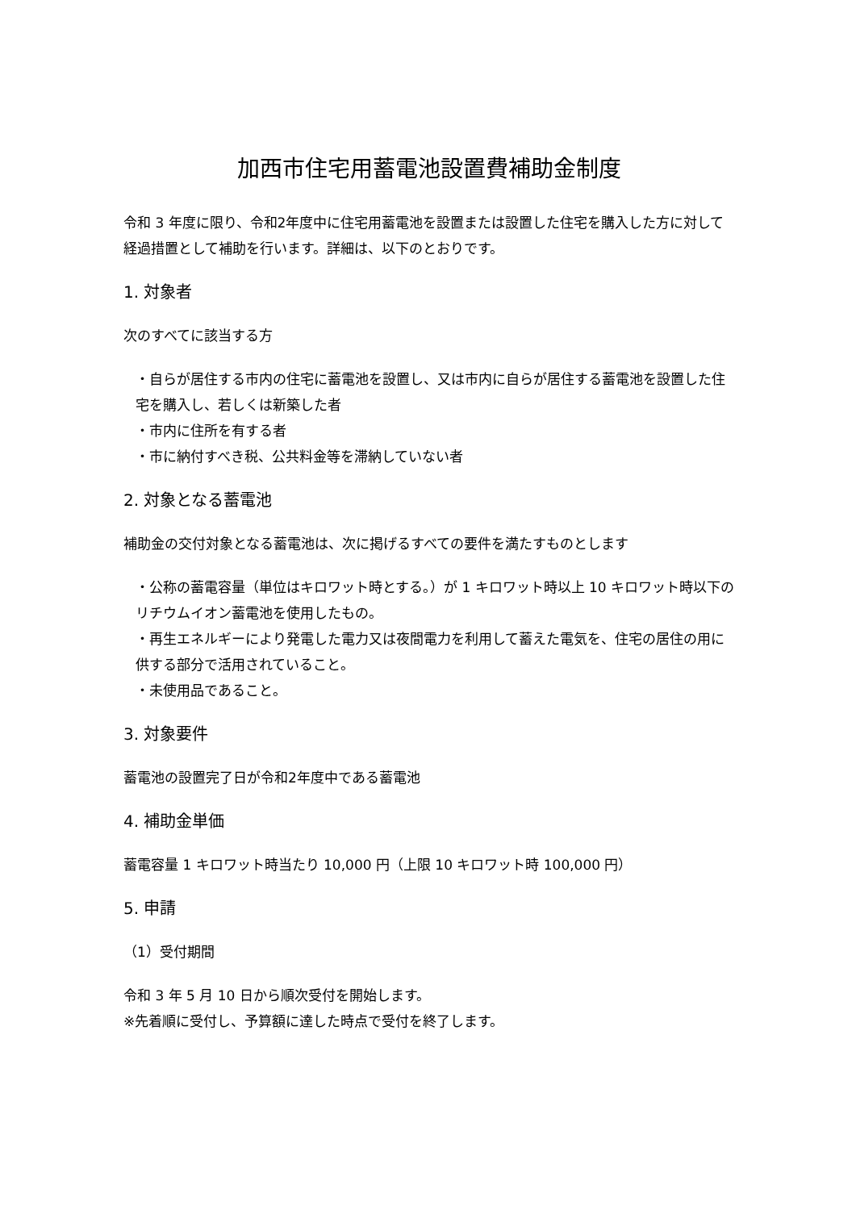加西市住宅用蓄電池設置費補助金制度
令和 3 年度に限り、令和2年度中に住宅用蓄電池を設置または設置した住宅を購入した方に対して経過措置として補助を行います。詳細は、以下のとおりです。
1. 対象者
次のすべてに該当する方
・自らが居住する市内の住宅に蓄電池を設置し、又は市内に自らが居住する蓄電池を設置した住宅を購入し、若しくは新築した者
・市内に住所を有する者
・市に納付すべき税、公共料金等を滞納していない者
2. 対象となる蓄電池
補助金の交付対象となる蓄電池は、次に掲げるすべての要件を満たすものとします
・公称の蓄電容量（単位はキロワット時とする。）が 1 キロワット時以上 10 キロワット時以下のリチウムイオン蓄電池を使用したもの。
・再生エネルギーにより発電した電力又は夜間電力を利用して蓄えた電気を、住宅の居住の用に供する部分で活用されていること。
・未使用品であること。
3. 対象要件
蓄電池の設置完了日が令和2年度中である蓄電池
4. 補助金単価
蓄電容量 1 キロワット時当たり 10,000 円（上限 10 キロワット時 100,000 円）
5. 申請
（1）受付期間
令和 3 年 5 月 10 日から順次受付を開始します。
※先着順に受付し、予算額に達した時点で受付を終了します。